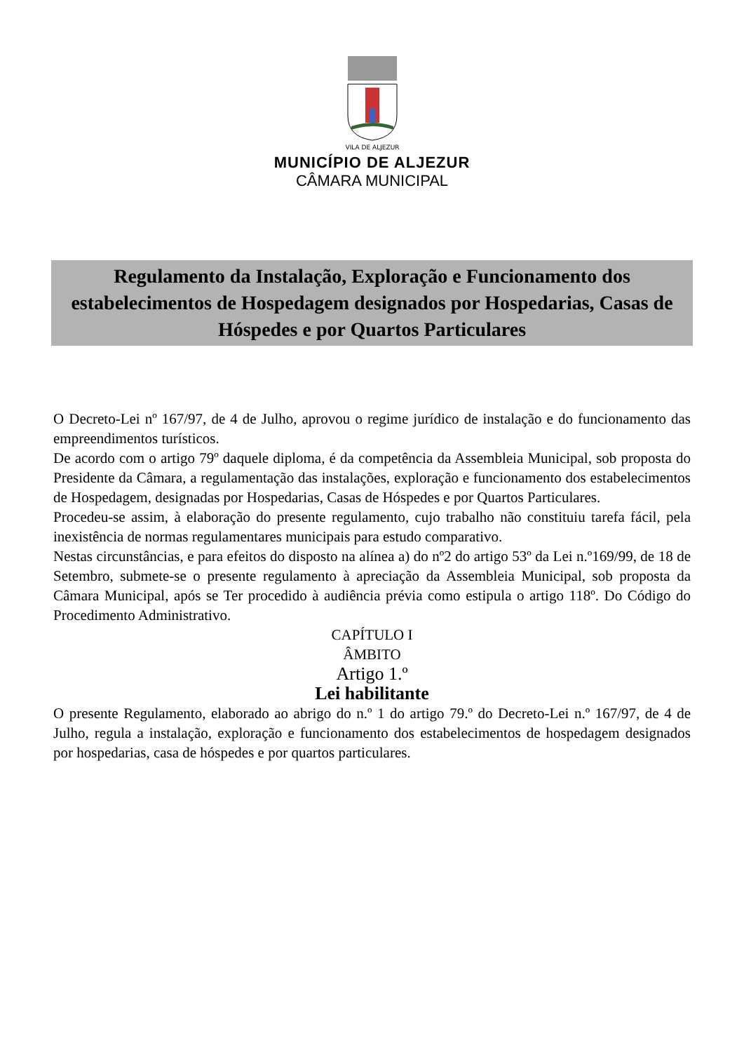VILA DE ALJEZUR
MUNICÍPIO DE ALJEZUR
CÂMARA MUNICIPAL
Regulamento da Instalação, Exploração e Funcionamento dos estabelecimentos de Hospedagem designados por Hospedarias, Casas de Hóspedes e por Quartos Particulares
O Decreto-Lei nº 167/97, de 4 de Julho, aprovou o regime jurídico de instalação e do funcionamento das empreendimentos turísticos.
De acordo com o artigo 79º daquele diploma, é da competência da Assembleia Municipal, sob proposta do Presidente da Câmara, a regulamentação das instalações, exploração e funcionamento dos estabelecimentos de Hospedagem, designadas por Hospedarias, Casas de Hóspedes e por Quartos Particulares.
Procedeu-se assim, à elaboração do presente regulamento, cujo trabalho não constituiu tarefa fácil, pela inexistência de normas regulamentares municipais para estudo comparativo.
Nestas circunstâncias, e para efeitos do disposto na alínea a) do nº2 do artigo 53º da Lei n.º169/99, de 18 de Setembro, submete-se o presente regulamento à apreciação da Assembleia Municipal, sob proposta da Câmara Municipal, após se Ter procedido à audiência prévia como estipula o artigo 118º. Do Código do Procedimento Administrativo.
CAPÍTULO I
ÂMBITO
Artigo 1.º
Lei habilitante
O presente Regulamento, elaborado ao abrigo do n.º 1 do artigo 79.º do Decreto-Lei n.º 167/97, de 4 de Julho, regula a instalação, exploração e funcionamento dos estabelecimentos de hospedagem designados por hospedarias, casa de hóspedes e por quartos particulares.